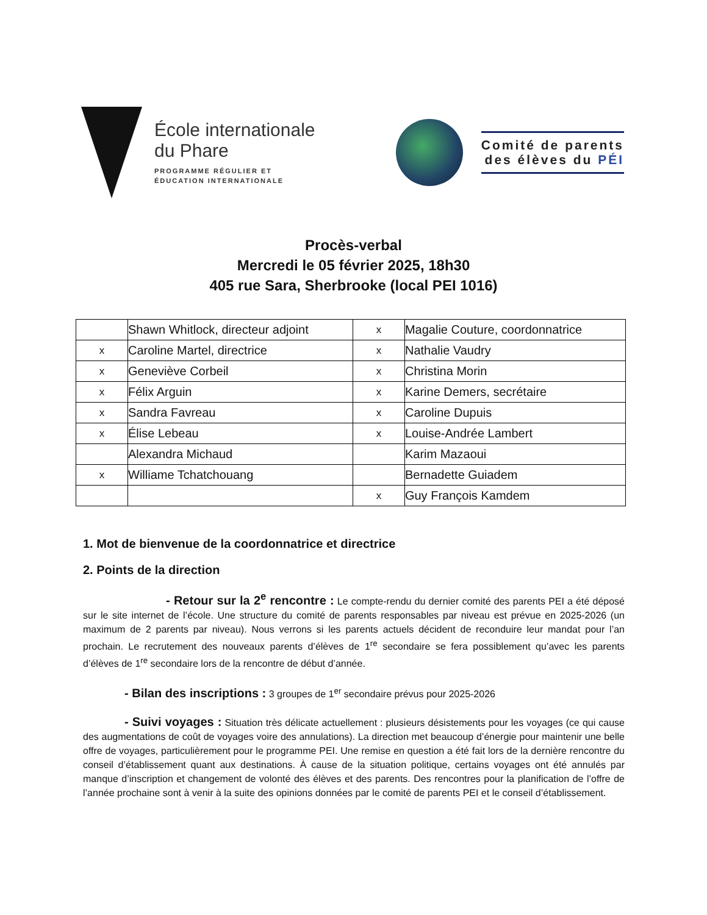École internationale
du Phare
PROGRAMME RÉGULIER ET
ÉDUCATION INTERNATIONALE
Comité de parents
des élèves du PÉI
Procès-verbal
Mercredi le 05 février 2025, 18h30
405 rue Sara, Sherbrooke (local PEI 1016)
| | Shawn Whitlock, directeur adjoint | x | Magalie Couture, coordonnatrice |
| x | Caroline Martel, directrice | x | Nathalie Vaudry |
| x | Geneviève Corbeil | x | Christina Morin |
| x | Félix Arguin | x | Karine Demers, secrétaire |
| x | Sandra Favreau | x | Caroline Dupuis |
| x | Élise Lebeau | x | Louise-Andrée Lambert |
| | Alexandra Michaud | | Karim Mazaoui |
| x | Williame Tchatchouang | | Bernadette Guiadem |
| | | x | Guy François Kamdem |
1. Mot de bienvenue de la coordonnatrice et directrice
2. Points de la direction
- Retour sur la 2<sup>e</sup> rencontre : Le compte-rendu du dernier comité des parents PEI a été déposé sur le site internet de l’école. Une structure du comité de parents responsables par niveau est prévue en 2025-2026 (un maximum de 2 parents par niveau). Nous verrons si les parents actuels décident de reconduire leur mandat pour l’an prochain. Le recrutement des nouveaux parents d’élèves de 1<sup>re</sup> secondaire se fera possiblement qu’avec les parents d’élèves de 1<sup>re</sup> secondaire lors de la rencontre de début d’année.
- Bilan des inscriptions : 3 groupes de 1<sup>er</sup> secondaire prévus pour 2025-2026
- Suivi voyages : Situation très délicate actuellement : plusieurs désistements pour les voyages (ce qui cause des augmentations de coût de voyages voire des annulations). La direction met beaucoup d’énergie pour maintenir une belle offre de voyages, particulièrement pour le programme PEI. Une remise en question a été fait lors de la dernière rencontre du conseil d’établissement quant aux destinations. À cause de la situation politique, certains voyages ont été annulés par manque d’inscription et changement de volonté des élèves et des parents. Des rencontres pour la planification de l’offre de l’année prochaine sont à venir à la suite des opinions données par le comité de parents PEI et le conseil d’établissement.